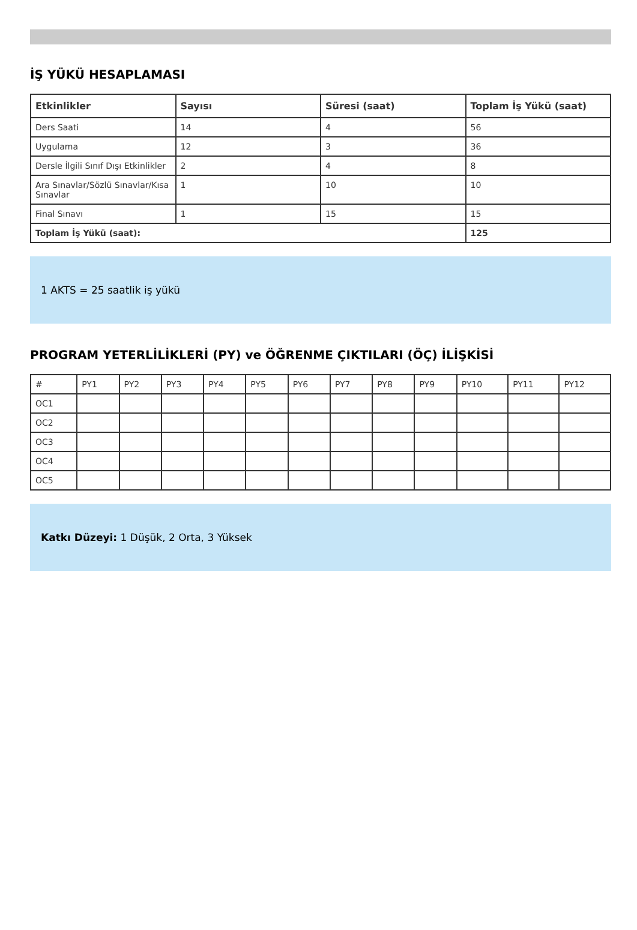İŞ YÜKÜ HESAPLAMASI
| Etkinlikler | Sayısı | Süresi (saat) | Toplam İş Yükü (saat) |
| --- | --- | --- | --- |
| Ders Saati | 14 | 4 | 56 |
| Uygulama | 12 | 3 | 36 |
| Dersle İlgili Sınıf Dışı Etkinlikler | 2 | 4 | 8 |
| Ara Sınavlar/Sözlü Sınavlar/Kısa Sınavlar | 1 | 10 | 10 |
| Final Sınavı | 1 | 15 | 15 |
| Toplam İş Yükü (saat): | | | 125 |
1 AKTS = 25 saatlik iş yükü
PROGRAM YETERLİLİKLERİ (PY) ve ÖĞRENME ÇIKTILARI (ÖÇ) İLİŞKİSİ
| # | PY1 | PY2 | PY3 | PY4 | PY5 | PY6 | PY7 | PY8 | PY9 | PY10 | PY11 | PY12 |
| OC1 | | | | | | | | | | | | |
| OC2 | | | | | | | | | | | | |
| OC3 | | | | | | | | | | | | |
| OC4 | | | | | | | | | | | | |
| OC5 | | | | | | | | | | | | |
Katkı Düzeyi: 1 Düşük, 2 Orta, 3 Yüksek